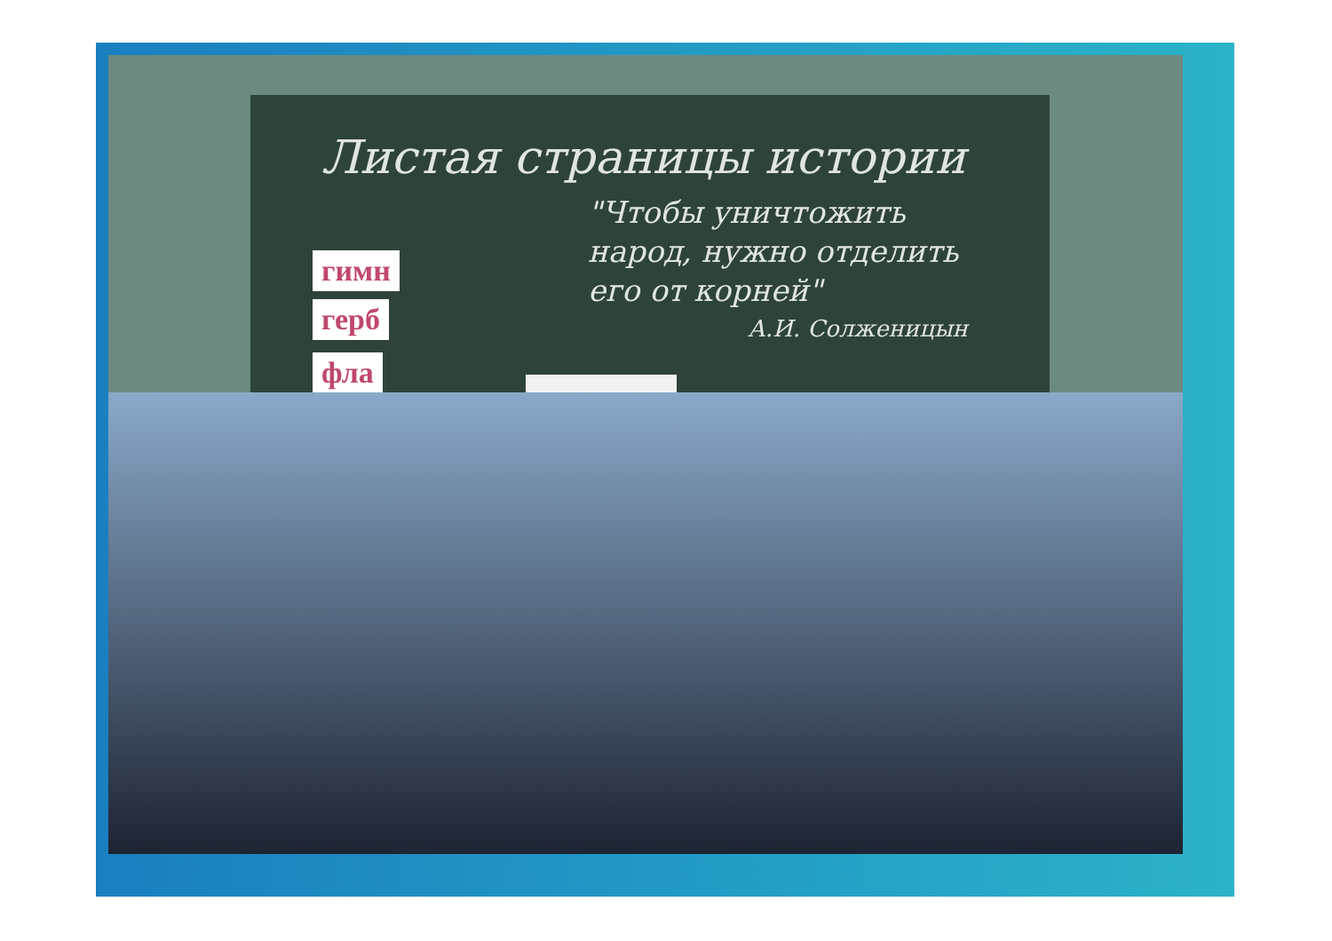Листая страницы истории
"Чтобы уничтожить
народ, нужно отделить
его от корней"
А.И. Солженицын
гимн
герб
фла